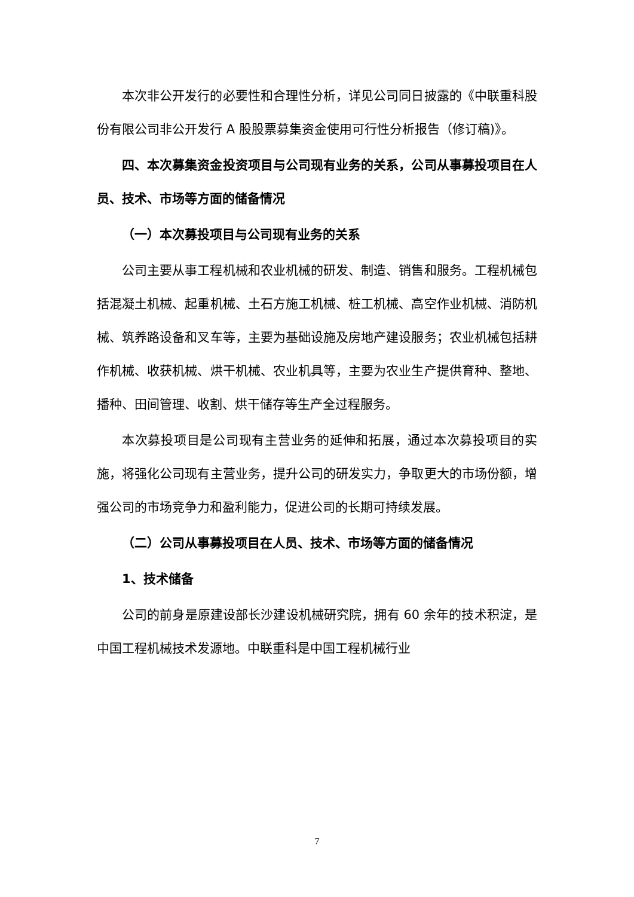本次非公开发行的必要性和合理性分析，详见公司同日披露的《中联重科股份有限公司非公开发行 A 股股票募集资金使用可行性分析报告（修订稿)》。
四、本次募集资金投资项目与公司现有业务的关系，公司从事募投项目在人员、技术、市场等方面的储备情况
（一）本次募投项目与公司现有业务的关系
公司主要从事工程机械和农业机械的研发、制造、销售和服务。工程机械包括混凝土机械、起重机械、土石方施工机械、桩工机械、高空作业机械、消防机械、筑养路设备和叉车等，主要为基础设施及房地产建设服务；农业机械包括耕作机械、收获机械、烘干机械、农业机具等，主要为农业生产提供育种、整地、播种、田间管理、收割、烘干储存等生产全过程服务。
本次募投项目是公司现有主营业务的延伸和拓展，通过本次募投项目的实施，将强化公司现有主营业务，提升公司的研发实力，争取更大的市场份额，增强公司的市场竞争力和盈利能力，促进公司的长期可持续发展。
（二）公司从事募投项目在人员、技术、市场等方面的储备情况
1、技术储备
公司的前身是原建设部长沙建设机械研究院，拥有 60 余年的技术积淀，是中国工程机械技术发源地。中联重科是中国工程机械行业
7